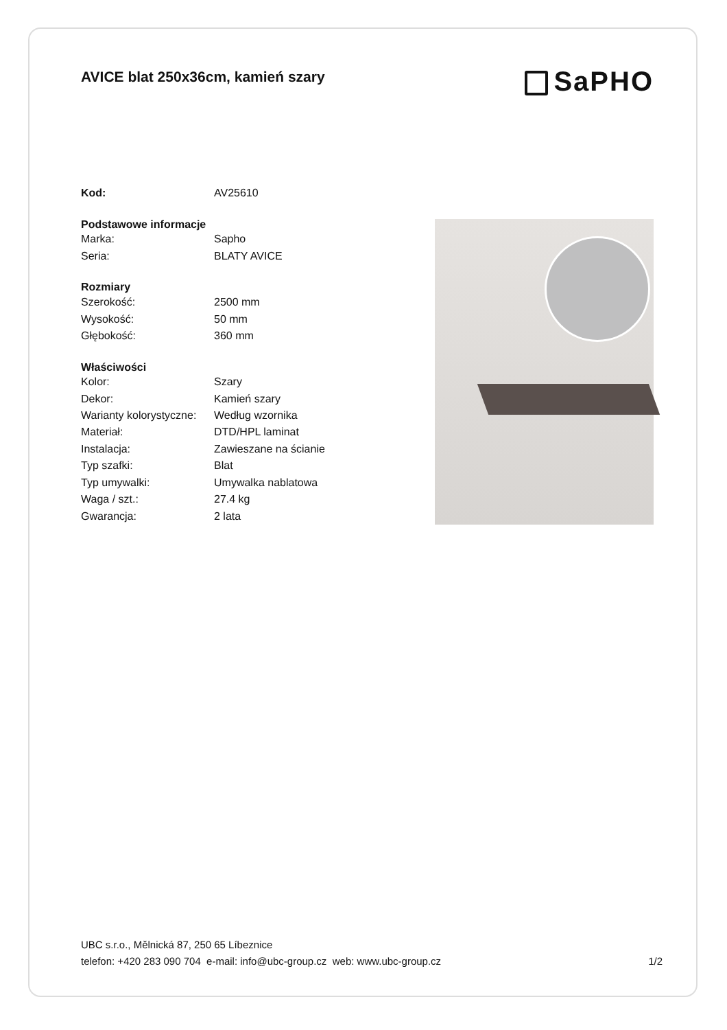AVICE blat 250x36cm, kamień szary
SaPHO
| Kod: | AV25610 |
| Podstawowe informacje | |
| Marka: | Sapho |
| Seria: | BLATY AVICE |
| Rozmiary | |
| Szerokość: | 2500 mm |
| Wysokość: | 50 mm |
| Głębokość: | 360 mm |
| Właściwości | |
| Kolor: | Szary |
| Dekor: | Kamień szary |
| Warianty kolorystyczne: | Według wzornika |
| Materiał: | DTD/HPL laminat |
| Instalacja: | Zawieszane na ścianie |
| Typ szafki: | Blat |
| Typ umywalki: | Umywalka nablatowa |
| Waga / szt.: | 27.4 kg |
| Gwarancja: | 2 lata |
UBC s.r.o., Mělnická 87, 250 65 Líbeznice
telefon: +420 283 090 704 e-mail: info@ubc-group.cz web: www.ubc-group.cz
1/2